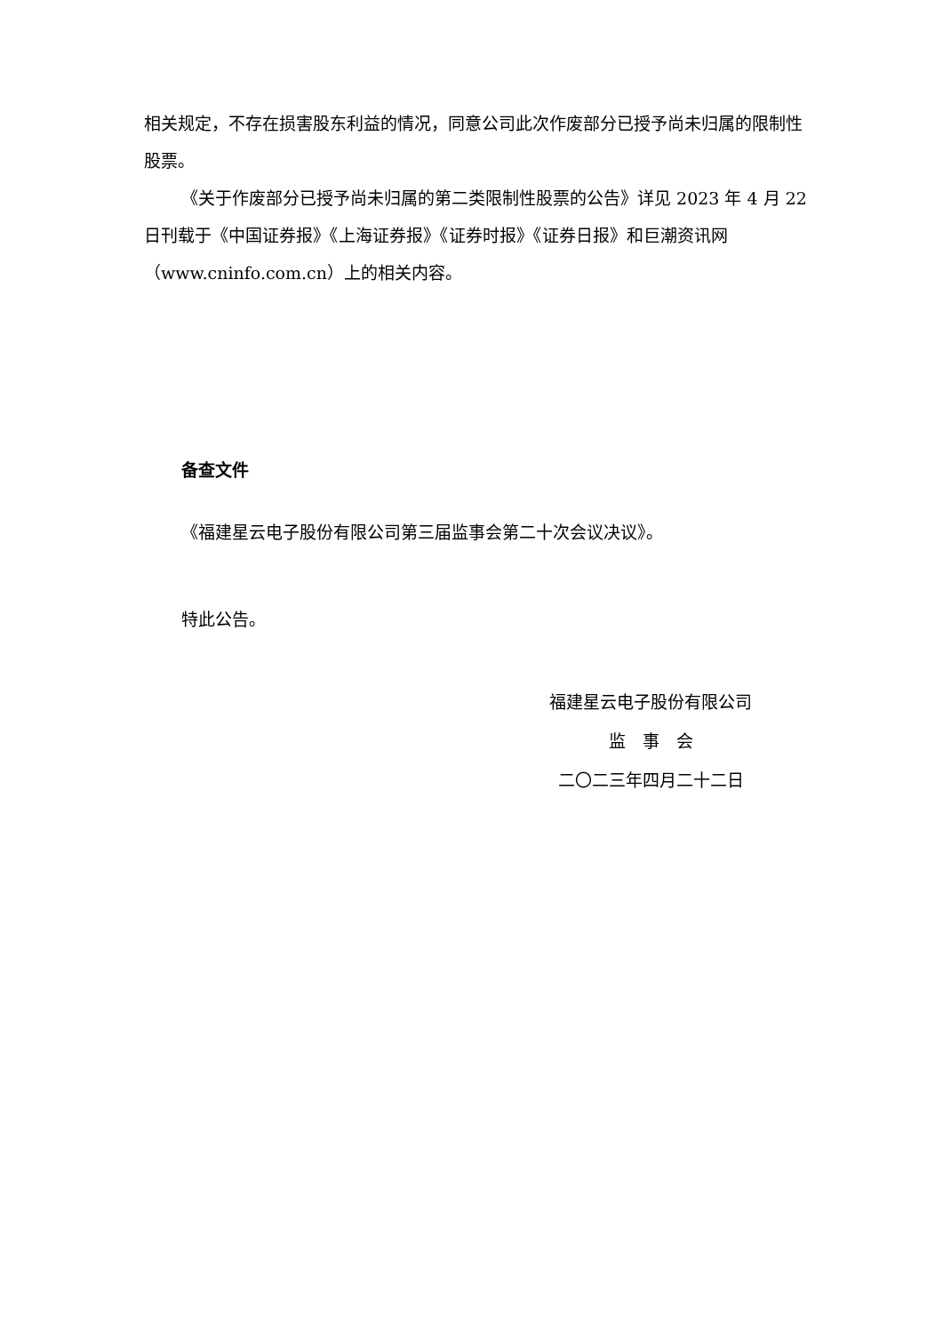相关规定，不存在损害股东利益的情况，同意公司此次作废部分已授予尚未归属的限制性股票。
《关于作废部分已授予尚未归属的第二类限制性股票的公告》详见 2023 年 4 月 22 日刊载于《中国证券报》《上海证券报》《证券时报》《证券日报》和巨潮资讯网（www.cninfo.com.cn）上的相关内容。
备查文件
《福建星云电子股份有限公司第三届监事会第二十次会议决议》。
特此公告。
福建星云电子股份有限公司
监　事　会
二〇二三年四月二十二日